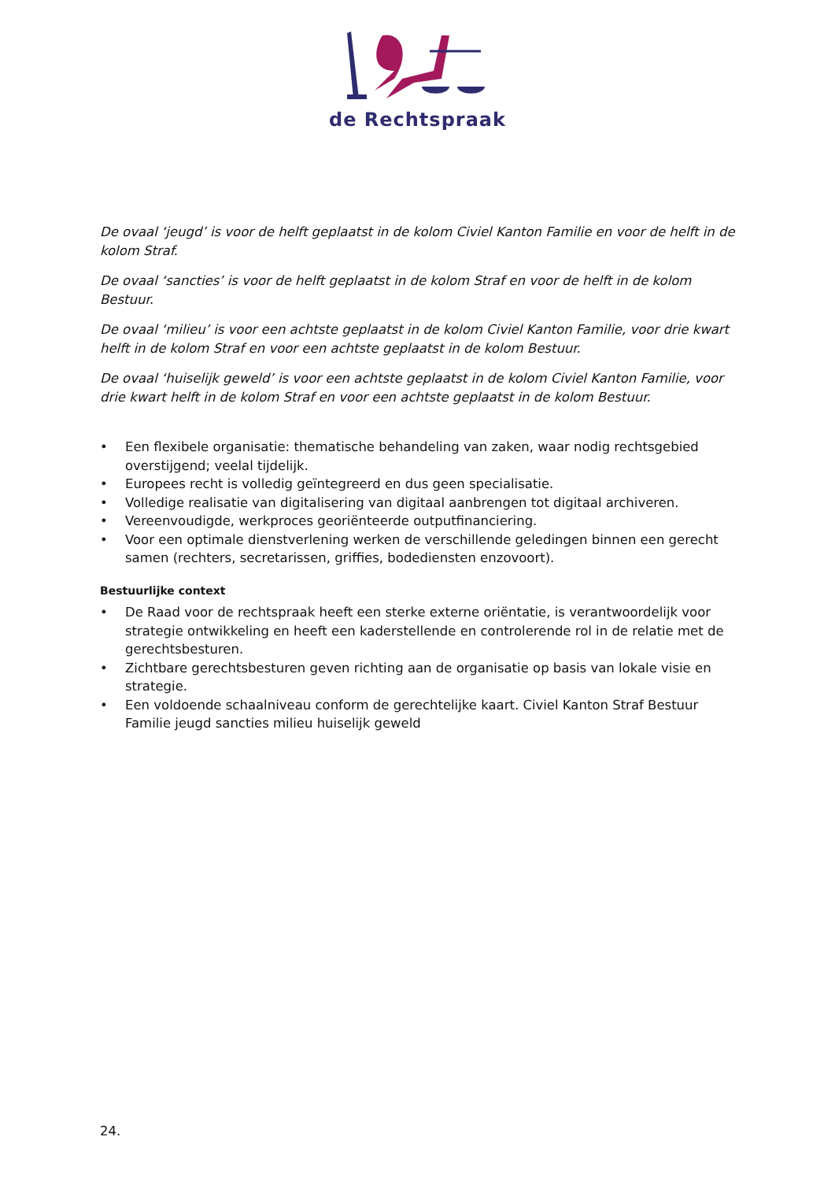de Rechtspraak
De ovaal ‘jeugd’ is voor de helft geplaatst in de kolom Civiel Kanton Familie en voor de helft in de kolom Straf.
De ovaal ‘sancties’ is voor de helft geplaatst in de kolom Straf en voor de helft in de kolom Bestuur.
De ovaal ‘milieu’ is voor een achtste geplaatst in de kolom Civiel Kanton Familie, voor drie kwart helft in de kolom Straf en voor een achtste geplaatst in de kolom Bestuur.
De ovaal ‘huiselijk geweld’ is voor een achtste geplaatst in de kolom Civiel Kanton Familie, voor drie kwart helft in de kolom Straf en voor een achtste geplaatst in de kolom Bestuur.
• Een flexibele organisatie: thematische behandeling van zaken, waar nodig rechtsgebied overstijgend; veelal tijdelijk.
• Europees recht is volledig geïntegreerd en dus geen specialisatie.
• Volledige realisatie van digitalisering van digitaal aanbrengen tot digitaal archiveren.
• Vereenvoudigde, werkproces georiënteerde outputfinanciering.
• Voor een optimale dienstverlening werken de verschillende geledingen binnen een gerecht samen (rechters, secretarissen, griffies, bodediensten enzovoort).
Bestuurlijke context
• De Raad voor de rechtspraak heeft een sterke externe oriëntatie, is verantwoordelijk voor strategie ontwikkeling en heeft een kaderstellende en controlerende rol in de relatie met de gerechtsbesturen.
• Zichtbare gerechtsbesturen geven richting aan de organisatie op basis van lokale visie en strategie.
• Een voldoende schaalniveau conform de gerechtelijke kaart. Civiel Kanton Straf Bestuur Familie jeugd sancties milieu huiselijk geweld
24.